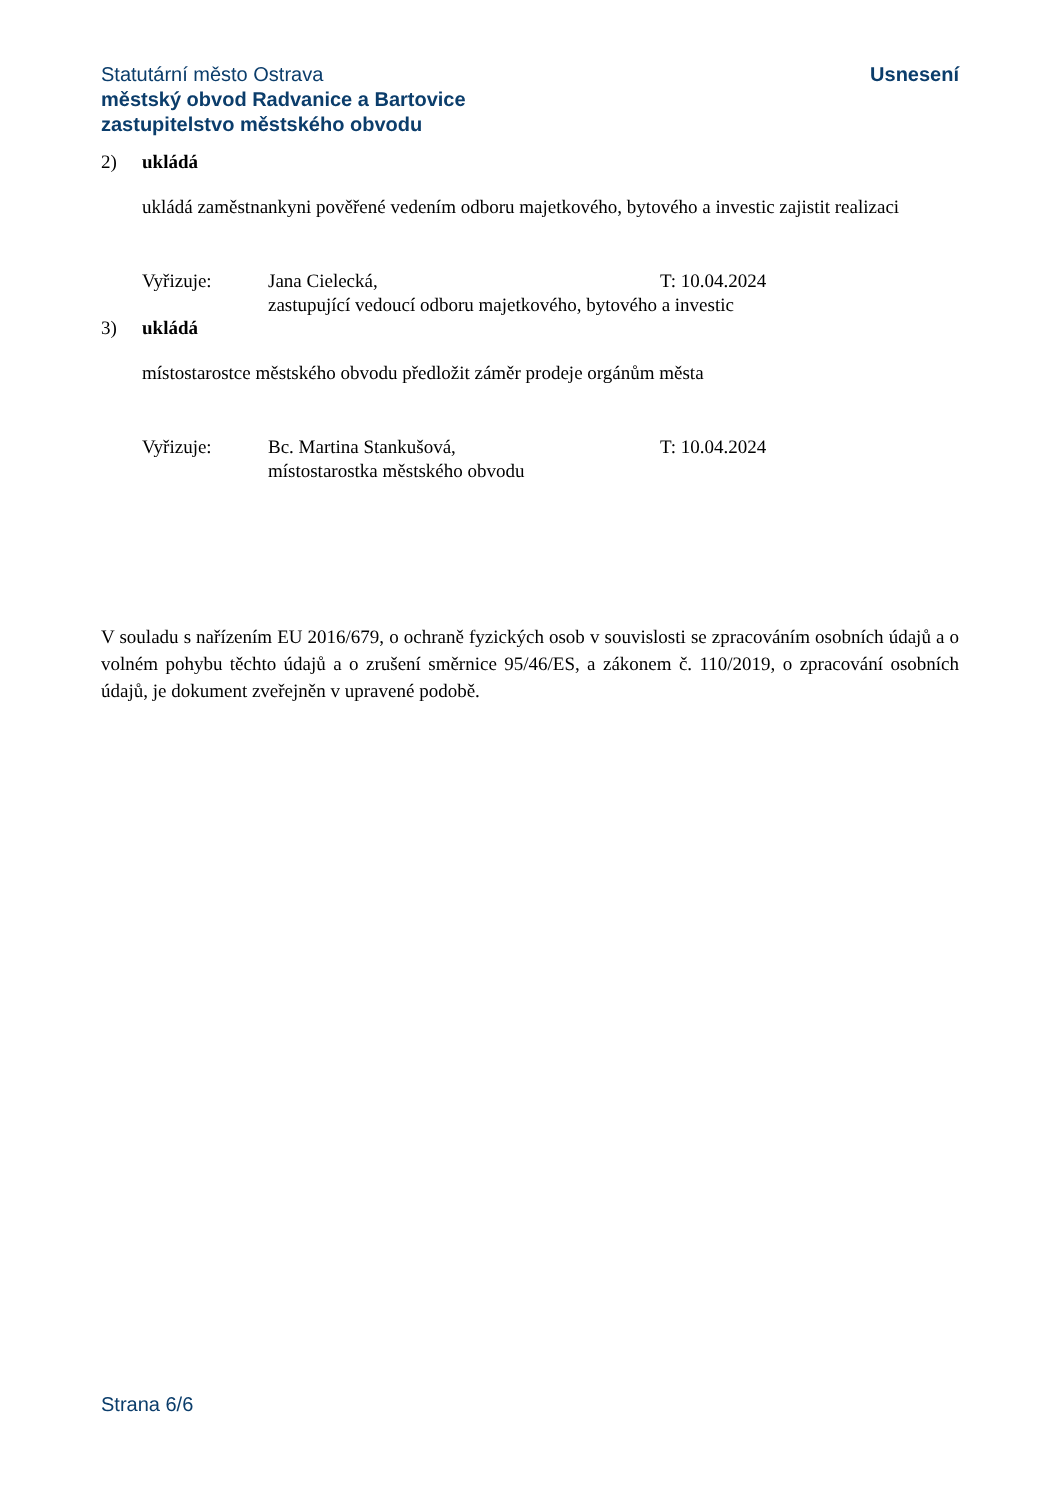Statutární město Ostrava
městský obvod Radvanice a Bartovice
zastupitelstvo městského obvodu
Usnesení
2) ukládá
ukládá zaměstnankyni pověřené vedením odboru majetkového, bytového a investic zajistit realizaci
Vyřizuje: Jana Cielecká, T: 10.04.2024
zastupující vedoucí odboru majetkového, bytového a investic
3) ukládá
místostarostce městského obvodu předložit záměr prodeje orgánům města
Vyřizuje: Bc. Martina Stankušová, T: 10.04.2024
místostarostka městského obvodu
V souladu s nařízením EU 2016/679, o ochraně fyzických osob v souvislosti se zpracováním osobních údajů a o volném pohybu těchto údajů a o zrušení směrnice 95/46/ES, a zákonem č. 110/2019, o zpracování osobních údajů, je dokument zveřejněn v upravené podobě.
Strana 6/6